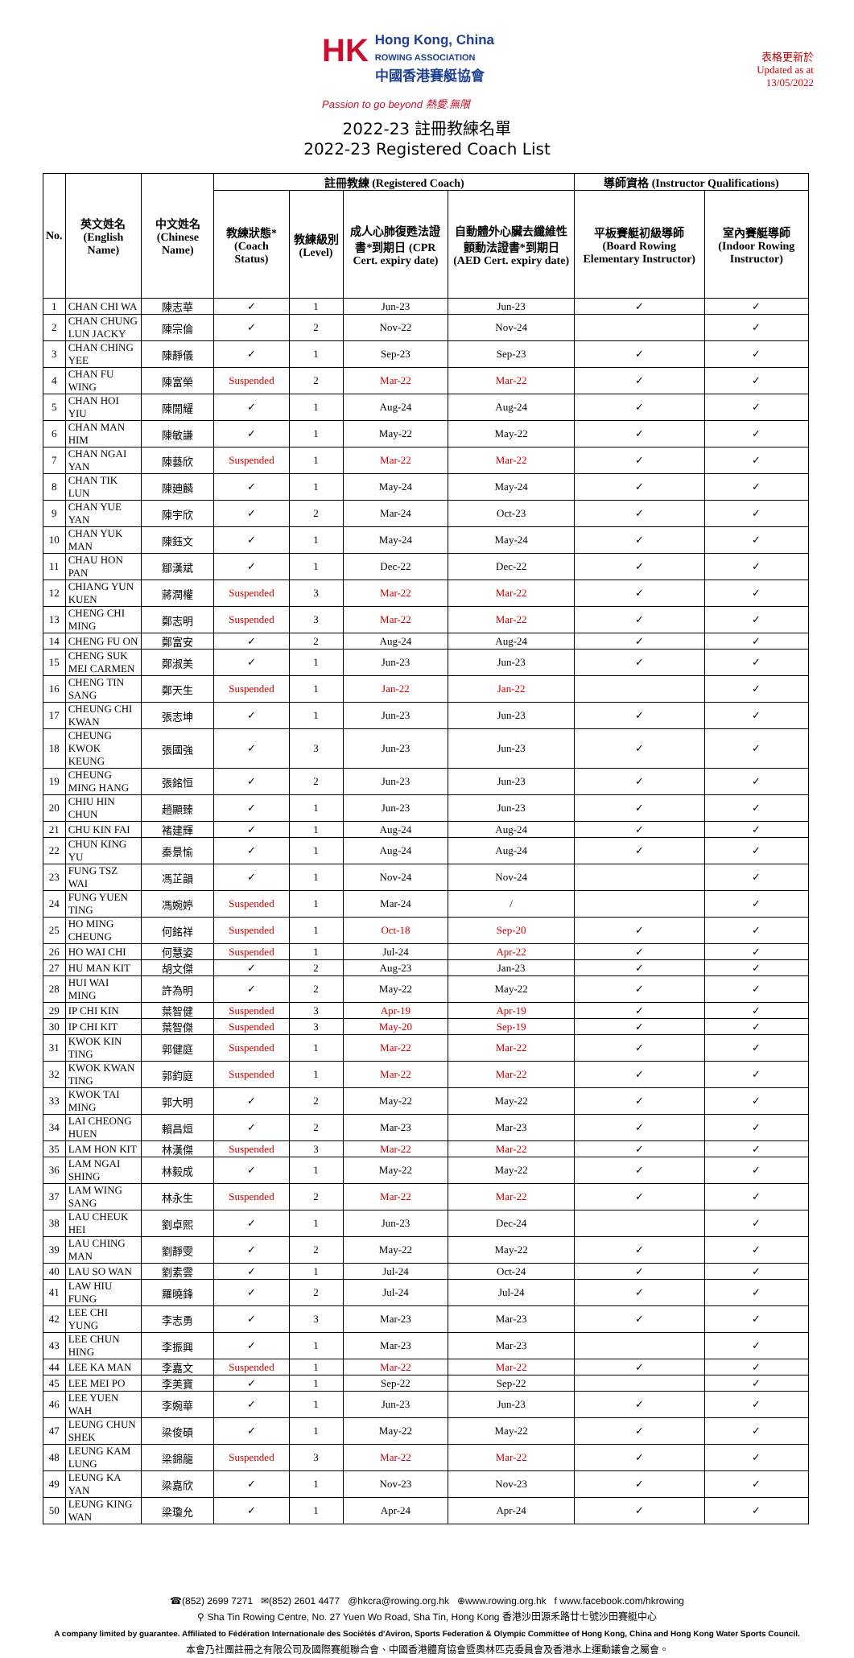HK Hong Kong, China
ROWING ASSOCIATION
中國香港賽艇協會
Passion to go beyond 熱愛.無限
表格更新於
Updated as at
13/05/2022
2022-23 註冊教練名單
2022-23 Registered Coach List
| No. | 英文姓名 (English Name) | 中文姓名 (Chinese Name) | 註冊教練 (Registered Coach) | | | | 導師資格 (Instructor Qualifications) | |
| --- | --- | --- | --- | --- | --- | --- | --- | --- |
| | | | 教練狀態* (Coach Status) | 教練級別 (Level) | 成人心肺復甦法證書*到期日 (CPR Cert. expiry date) | 自動體外心臟去纖維性顫動法證書*到期日 (AED Cert. expiry date) | 平板賽艇初級導師 (Board Rowing Elementary Instructor) | 室內賽艇導師 (Indoor Rowing Instructor) |
| 1 | CHAN CHI WA | 陳志華 | ✓ | 1 | Jun-23 | Jun-23 | ✓ | ✓ |
| 2 | CHAN CHUNG LUN JACKY | 陳宗倫 | ✓ | 2 | Nov-22 | Nov-24 | | ✓ |
| 3 | CHAN CHING YEE | 陳靜儀 | ✓ | 1 | Sep-23 | Sep-23 | ✓ | ✓ |
| 4 | CHAN FU WING | 陳富榮 | Suspended | 2 | Mar-22 | Mar-22 | ✓ | ✓ |
| 5 | CHAN HOI YIU | 陳開耀 | ✓ | 1 | Aug-24 | Aug-24 | ✓ | ✓ |
| 6 | CHAN MAN HIM | 陳敏謙 | ✓ | 1 | May-22 | May-22 | ✓ | ✓ |
| 7 | CHAN NGAI YAN | 陳藝欣 | Suspended | 1 | Mar-22 | Mar-22 | ✓ | ✓ |
| 8 | CHAN TIK LUN | 陳廸麟 | ✓ | 1 | May-24 | May-24 | ✓ | ✓ |
| 9 | CHAN YUE YAN | 陳宇欣 | ✓ | 2 | Mar-24 | Oct-23 | ✓ | ✓ |
| 10 | CHAN YUK MAN | 陳鈺文 | ✓ | 1 | May-24 | May-24 | ✓ | ✓ |
| 11 | CHAU HON PAN | 鄒漢斌 | ✓ | 1 | Dec-22 | Dec-22 | ✓ | ✓ |
| 12 | CHIANG YUN KUEN | 蔣潤權 | Suspended | 3 | Mar-22 | Mar-22 | ✓ | ✓ |
| 13 | CHENG CHI MING | 鄭志明 | Suspended | 3 | Mar-22 | Mar-22 | ✓ | ✓ |
| 14 | CHENG FU ON | 鄭富安 | ✓ | 2 | Aug-24 | Aug-24 | ✓ | ✓ |
| 15 | CHENG SUK MEI CARMEN | 鄭淑美 | ✓ | 1 | Jun-23 | Jun-23 | ✓ | ✓ |
| 16 | CHENG TIN SANG | 鄭天生 | Suspended | 1 | Jan-22 | Jan-22 | | ✓ |
| 17 | CHEUNG CHI KWAN | 張志坤 | ✓ | 1 | Jun-23 | Jun-23 | ✓ | ✓ |
| 18 | CHEUNG KWOK KEUNG | 張國強 | ✓ | 3 | Jun-23 | Jun-23 | ✓ | ✓ |
| 19 | CHEUNG MING HANG | 張銘恒 | ✓ | 2 | Jun-23 | Jun-23 | ✓ | ✓ |
| 20 | CHIU HIN CHUN | 趙顯臻 | ✓ | 1 | Jun-23 | Jun-23 | ✓ | ✓ |
| 21 | CHU KIN FAI | 褚建輝 | ✓ | 1 | Aug-24 | Aug-24 | ✓ | ✓ |
| 22 | CHUN KING YU | 秦景愉 | ✓ | 1 | Aug-24 | Aug-24 | ✓ | ✓ |
| 23 | FUNG TSZ WAI | 馮芷韻 | ✓ | 1 | Nov-24 | Nov-24 | | ✓ |
| 24 | FUNG YUEN TING | 馮婉婷 | Suspended | 1 | Mar-24 | / | | ✓ |
| 25 | HO MING CHEUNG | 何銘祥 | Suspended | 1 | Oct-18 | Sep-20 | ✓ | ✓ |
| 26 | HO WAI CHI | 何慧姿 | Suspended | 1 | Jul-24 | Apr-22 | ✓ | ✓ |
| 27 | HU MAN KIT | 胡文傑 | ✓ | 2 | Aug-23 | Jan-23 | ✓ | ✓ |
| 28 | HUI WAI MING | 許為明 | ✓ | 2 | May-22 | May-22 | ✓ | ✓ |
| 29 | IP CHI KIN | 葉智健 | Suspended | 3 | Apr-19 | Apr-19 | ✓ | ✓ |
| 30 | IP CHI KIT | 葉智傑 | Suspended | 3 | May-20 | Sep-19 | ✓ | ✓ |
| 31 | KWOK KIN TING | 郭健庭 | Suspended | 1 | Mar-22 | Mar-22 | ✓ | ✓ |
| 32 | KWOK KWAN TING | 郭鈞庭 | Suspended | 1 | Mar-22 | Mar-22 | ✓ | ✓ |
| 33 | KWOK TAI MING | 郭大明 | ✓ | 2 | May-22 | May-22 | ✓ | ✓ |
| 34 | LAI CHEONG HUEN | 賴昌烜 | ✓ | 2 | Mar-23 | Mar-23 | ✓ | ✓ |
| 35 | LAM HON KIT | 林漢傑 | Suspended | 3 | Mar-22 | Mar-22 | ✓ | ✓ |
| 36 | LAM NGAI SHING | 林毅成 | ✓ | 1 | May-22 | May-22 | ✓ | ✓ |
| 37 | LAM WING SANG | 林永生 | Suspended | 2 | Mar-22 | Mar-22 | ✓ | ✓ |
| 38 | LAU CHEUK HEI | 劉卓熙 | ✓ | 1 | Jun-23 | Dec-24 | | ✓ |
| 39 | LAU CHING MAN | 劉靜雯 | ✓ | 2 | May-22 | May-22 | ✓ | ✓ |
| 40 | LAU SO WAN | 劉素雲 | ✓ | 1 | Jul-24 | Oct-24 | ✓ | ✓ |
| 41 | LAW HIU FUNG | 羅曉鋒 | ✓ | 2 | Jul-24 | Jul-24 | ✓ | ✓ |
| 42 | LEE CHI YUNG | 李志勇 | ✓ | 3 | Mar-23 | Mar-23 | ✓ | ✓ |
| 43 | LEE CHUN HING | 李振興 | ✓ | 1 | Mar-23 | Mar-23 | | ✓ |
| 44 | LEE KA MAN | 李嘉文 | Suspended | 1 | Mar-22 | Mar-22 | ✓ | ✓ |
| 45 | LEE MEI PO | 李美寶 | ✓ | 1 | Sep-22 | Sep-22 | | ✓ |
| 46 | LEE YUEN WAH | 李婉華 | ✓ | 1 | Jun-23 | Jun-23 | ✓ | ✓ |
| 47 | LEUNG CHUN SHEK | 梁俊碩 | ✓ | 1 | May-22 | May-22 | ✓ | ✓ |
| 48 | LEUNG KAM LUNG | 梁錦龍 | Suspended | 3 | Mar-22 | Mar-22 | ✓ | ✓ |
| 49 | LEUNG KA YAN | 梁嘉欣 | ✓ | 1 | Nov-23 | Nov-23 | ✓ | ✓ |
| 50 | LEUNG KING WAN | 梁瓊允 | ✓ | 1 | Apr-24 | Apr-24 | ✓ | ✓ |
☎(852) 2699 7271 ✉(852) 2601 4477 @hkcra@rowing.org.hk ⊕www.rowing.org.hk f www.facebook.com/hkrowing
⚲ Sha Tin Rowing Centre, No. 27 Yuen Wo Road, Sha Tin, Hong Kong 香港沙田源禾路廿七號沙田賽艇中心
A company limited by guarantee. Affiliated to Fédération Internationale des Sociétés d'Aviron, Sports Federation & Olympic Committee of Hong Kong, China and Hong Kong Water Sports Council.
本會乃社團註冊之有限公司及國際賽艇聯合會、中國香港體育協會暨奧林匹克委員會及香港水上運動議會之屬會。